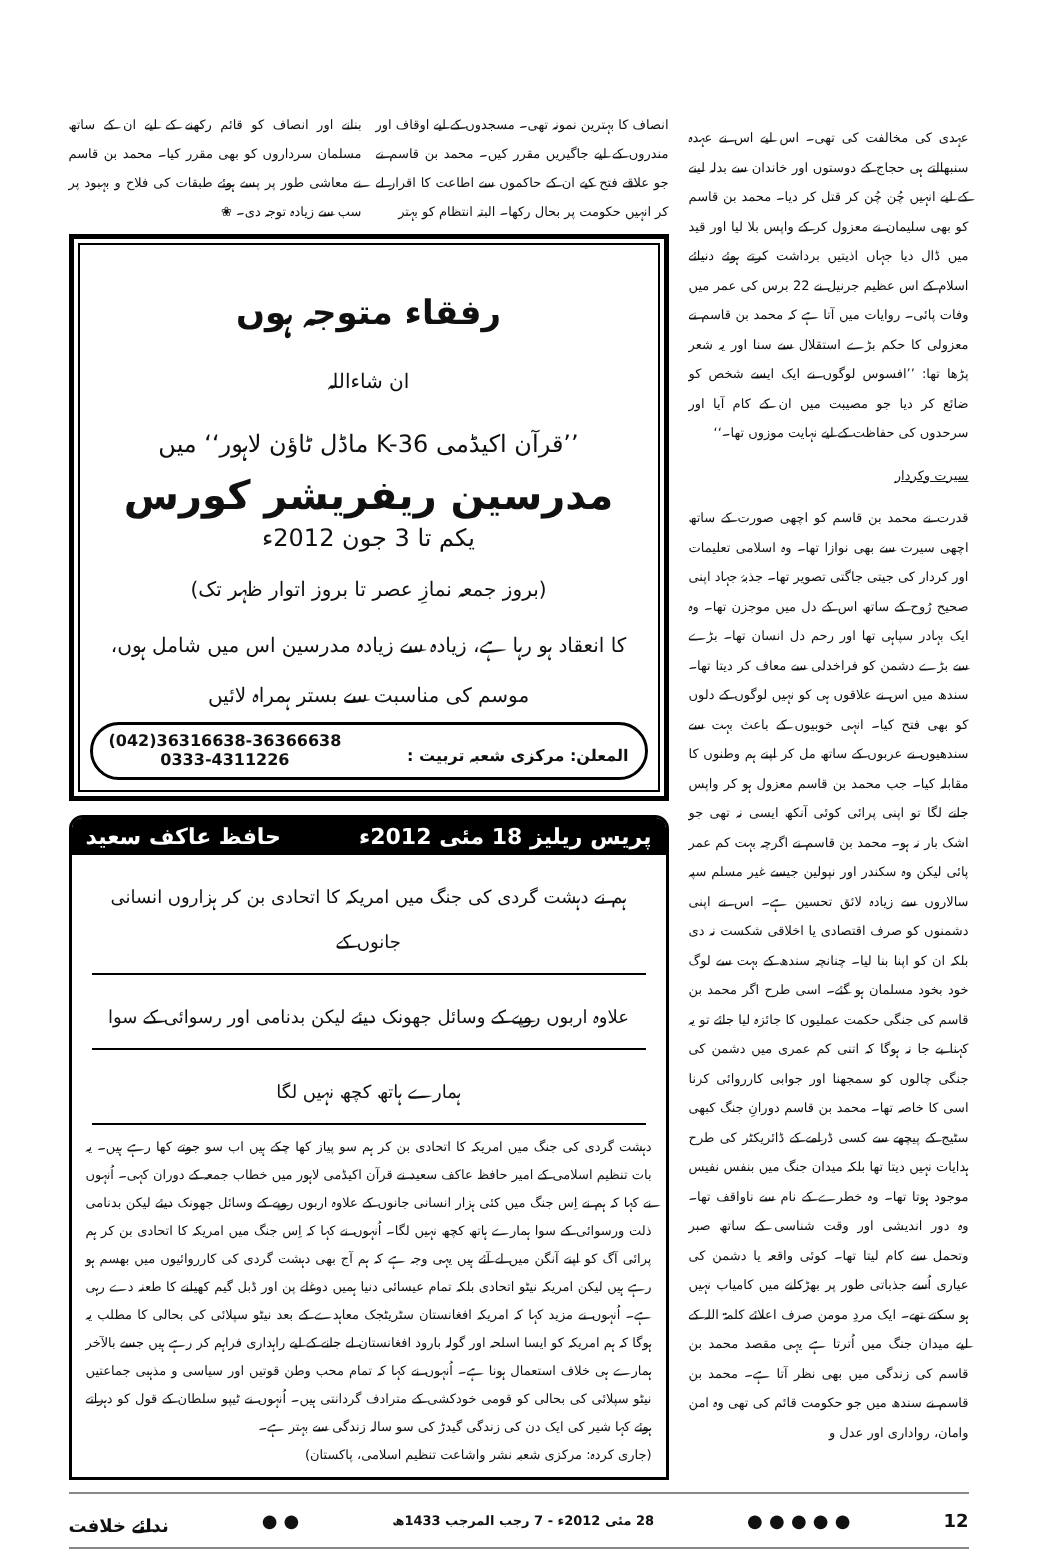عہدی کی مخالفت کی تھی۔ اس لیے اس نے عہدہ سنبھالتے ہی حجاج کے دوستوں اور خاندان سے بدلہ لینے کے لیے انہیں چُن چُن کر قتل کر دیا۔ محمد بن قاسم کو بھی سلیمان نے معزول کر کے واپس بلا لیا اور قید میں ڈال دیا جہاں اذیتیں برداشت کرتے ہوئے دنیائے اسلام کے اس عظیم جرنیل نے 22 برس کی عمر میں وفات پائی۔ روایات میں آتا ہے کہ محمد بن قاسم نے معزولی کا حکم بڑے استقلال سے سنا اور یہ شعر پڑھا تھا: ’’افسوس لوگوں نے ایک ایسے شخص کو ضائع کر دیا جو مصیبت میں ان کے کام آیا اور سرحدوں کی حفاظت کے لیے نہایت موزوں تھا۔‘‘
سیرت وکردار
قدرت نے محمد بن قاسم کو اچھی صورت کے ساتھ اچھی سیرت سے بھی نوازا تھا۔ وہ اسلامی تعلیمات اور کردار کی جیتی جاگتی تصویر تھا۔ جذبۂ جہاد اپنی صحیح رُوح کے ساتھ اس کے دل میں موجزن تھا۔ وہ ایک بہادر سپاہی تھا اور رحم دل انسان تھا۔ بڑے سے بڑے دشمن کو فراخدلی سے معاف کر دیتا تھا۔ سندھ میں اس نے علاقوں ہی کو نہیں لوگوں کے دلوں کو بھی فتح کیا۔ انہی خوبیوں کے باعث بہت سے سندھیوں نے عربوں کے ساتھ مل کر اپنے ہم وطنوں کا مقابلہ کیا۔ جب محمد بن قاسم معزول ہو کر واپس جانے لگا تو اپنی پرائی کوئی آنکھ ایسی نہ تھی جو اشک بار نہ ہو۔ محمد بن قاسم نے اگرچہ بہت کم عمر پائی لیکن وہ سکندر اور نپولین جیسے غیر مسلم سپہ سالاروں سے زیادہ لائق تحسین ہے۔ اس نے اپنی دشمنوں کو صرف اقتصادی یا اخلاقی شکست نہ دی بلکہ ان کو اپنا بنا لیا۔ چنانچہ سندھ کے بہت سے لوگ خود بخود مسلمان ہو گئے۔ اسی طرح اگر محمد بن قاسم کی جنگی حکمت عملیوں کا جائزہ لیا جائے تو یہ کہنا بے جا نہ ہوگا کہ اتنی کم عمری میں دشمن کی جنگی چالوں کو سمجھنا اور جوابی کارروائی کرنا اسی کا خاصہ تھا۔ محمد بن قاسم دورانِ جنگ کبھی سٹیج کے پیچھے سے کسی ڈرامے کے ڈائریکٹر کی طرح ہدایات نہیں دیتا تھا بلکہ میدان جنگ میں بنفس نفیس موجود ہوتا تھا۔ وہ خطرے کے نام سے ناواقف تھا۔ وہ دور اندیشی اور وقت شناسی کے ساتھ صبر وتحمل سے کام لیتا تھا۔ کوئی واقعہ یا دشمن کی عیاری اُسے جذباتی طور پر بھڑکانے میں کامیاب نہیں ہو سکتے تھے۔ ایک مردِ مومن صرف اعلائے کلمۃ اللہ کے لیے میدان جنگ میں اُترتا ہے یہی مقصد محمد بن قاسم کی زندگی میں بھی نظر آتا ہے۔ محمد بن قاسم نے سندھ میں جو حکومت قائم کی تھی وہ امن وامان، رواداری اور عدل و
انصاف کا بہترین نمونہ تھی۔ مسجدوں کے لیے اوقاف اور مندروں کے لیے جاگیریں مقرر کیں۔ محمد بن قاسم نے جو علاقے فتح کیے ان کے حاکموں سے اطاعت کا اقرار لے کر انہیں حکومت پر بحال رکھا۔ البتہ انتظام کو بہتر
بنانے اور انصاف کو قائم رکھنے کے لیے ان کے ساتھ مسلمان سرداروں کو بھی مقرر کیا۔ محمد بن قاسم نے معاشی طور پر پسے ہوئے طبقات کی فلاح و بہبود پر سب سے زیادہ توجہ دی۔ ❀
رفقاء متوجہ ہوں
ان شاءاللہ
’’قرآن اکیڈمی K-36 ماڈل ٹاؤن لاہور‘‘ میں
مدرسین ریفریشر کورس
یکم تا 3 جون 2012ء
(بروز جمعہ نمازِ عصر تا بروز اتوار ظہر تک)
کا انعقاد ہو رہا ہے، زیادہ سے زیادہ مدرسین اس میں شامل ہوں، موسم کی مناسبت سے بستر ہمراہ لائیں
المعلن: مرکزی شعبہ تربیت : (042)36316638-36366638
0333-4311226
پریس ریلیز 18 مئی 2012ء حافظ عاکف سعید
ہم نے دہشت گردی کی جنگ میں امریکہ کا اتحادی بن کر ہزاروں انسانی جانوں کے
علاوہ اربوں روپے کے وسائل جھونک دیئے لیکن بدنامی اور رسوائی کے سوا
ہمارے ہاتھ کچھ نہیں لگا
دہشت گردی کی جنگ میں امریکہ کا اتحادی بن کر ہم سو پیاز کھا چکے ہیں اب سو جوتے کھا رہے ہیں۔ یہ بات تنظیم اسلامی کے امیر حافظ عاکف سعید نے قرآن اکیڈمی لاہور میں خطاب جمعہ کے دوران کہی۔ اُنہوں نے کہا کہ ہم نے اِس جنگ میں کئی ہزار انسانی جانوں کے علاوہ اربوں روپے کے وسائل جھونک دیئے لیکن بدنامی ذلت ورسوائی کے سوا ہمارے ہاتھ کچھ نہیں لگا۔ اُنہوں نے کہا کہ اِس جنگ میں امریکہ کا اتحادی بن کر ہم پرائی آگ کو اپنے آنگن میں لے آئے ہیں یہی وجہ ہے کہ ہم آج بھی دہشت گردی کی کارروائیوں میں بھسم ہو رہے ہیں لیکن امریکہ نیٹو اتحادی بلکہ تمام عیسائی دنیا ہمیں دوغلے پن اور ڈبل گیم کھیلنے کا طعنہ دے رہی ہے۔ اُنہوں نے مزید کہا کہ امریکہ افغانستان سٹریٹجک معاہدے کے بعد نیٹو سپلائی کی بحالی کا مطلب یہ ہوگا کہ ہم امریکہ کو ایسا اسلحہ اور گولہ بارود افغانستان لے جانے کے لیے راہداری فراہم کر رہے ہیں جسے بالآخر ہمارے ہی خلاف استعمال ہونا ہے۔ اُنہوں نے کہا کہ تمام محب وطن قوتیں اور سیاسی و مذہبی جماعتیں نیٹو سپلائی کی بحالی کو قومی خودکشی کے مترادف گردانتی ہیں۔ اُنہوں نے ٹیپو سلطان کے قول کو دہراتے ہوئے کہا شیر کی ایک دن کی زندگی گیدڑ کی سو سالہ زندگی سے بہتر ہے۔
(جاری کردہ: مرکزی شعبہ نشر واشاعت تنظیم اسلامی، پاکستان)
12 ● ● ● ● ● 28 مئی 2012ء - 7 رجب المرجب 1433ھ ● ● ندائے خلافت